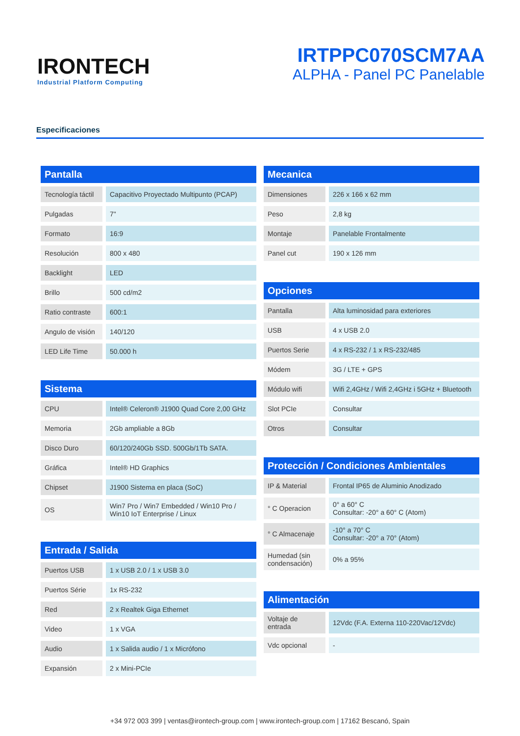IRONTECH
Industrial Platform Computing
IRTPPC070SCM7AA
ALPHA - Panel PC Panelable
Especificaciones
Pantalla
| Tecnología táctil | Capacitivo Proyectado Multipunto (PCAP) |
| Pulgadas | 7" |
| Formato | 16:9 |
| Resolución | 800 x 480 |
| Backlight | LED |
| Brillo | 500 cd/m2 |
| Ratio contraste | 600:1 |
| Angulo de visión | 140/120 |
| LED Life Time | 50.000 h |
Sistema
| CPU | Intel® Celeron® J1900 Quad Core 2,00 GHz |
| Memoria | 2Gb ampliable a 8Gb |
| Disco Duro | 60/120/240Gb SSD. 500Gb/1Tb SATA. |
| Gráfica | Intel® HD Graphics |
| Chipset | J1900 Sistema en placa (SoC) |
| OS | Win7 Pro / Win7 Embedded / Win10 Pro / Win10 IoT Enterprise / Linux |
Entrada / Salida
| Puertos USB | 1 x USB 2.0 / 1 x USB 3.0 |
| Puertos Série | 1x RS-232 |
| Red | 2 x Realtek Giga Ethernet |
| Video | 1 x VGA |
| Audio | 1 x Salida audio / 1 x Micrófono |
| Expansión | 2 x Mini-PCIe |
Mecanica
| Dimensiones | 226 x 166 x 62 mm |
| Peso | 2,8 kg |
| Montaje | Panelable Frontalmente |
| Panel cut | 190 x 126 mm |
Opciones
| Pantalla | Alta luminosidad para exteriores |
| USB | 4 x USB 2.0 |
| Puertos Serie | 4 x RS-232 / 1 x RS-232/485 |
| Módem | 3G / LTE + GPS |
| Módulo wifi | Wifi 2,4GHz / Wifi 2,4GHz i 5GHz + Bluetooth |
| Slot PCIe | Consultar |
| Otros | Consultar |
Protección / Condiciones Ambientales
| IP & Material | Frontal IP65 de Aluminio Anodizado |
| ° C Operacion | 0° a 60° C Consultar: -20° a 60° C (Atom) |
| ° C Almacenaje | -10° a 70° C Consultar: -20° a 70° (Atom) |
| Humedad (sin condensación) | 0% a 95% |
Alimentación
| Voltaje de entrada | 12Vdc (F.A. Externa 110-220Vac/12Vdc) |
| Vdc opcional | - |
+34 972 003 399 | ventas@irontech-group.com | www.irontech-group.com | 17162 Bescanó, Spain